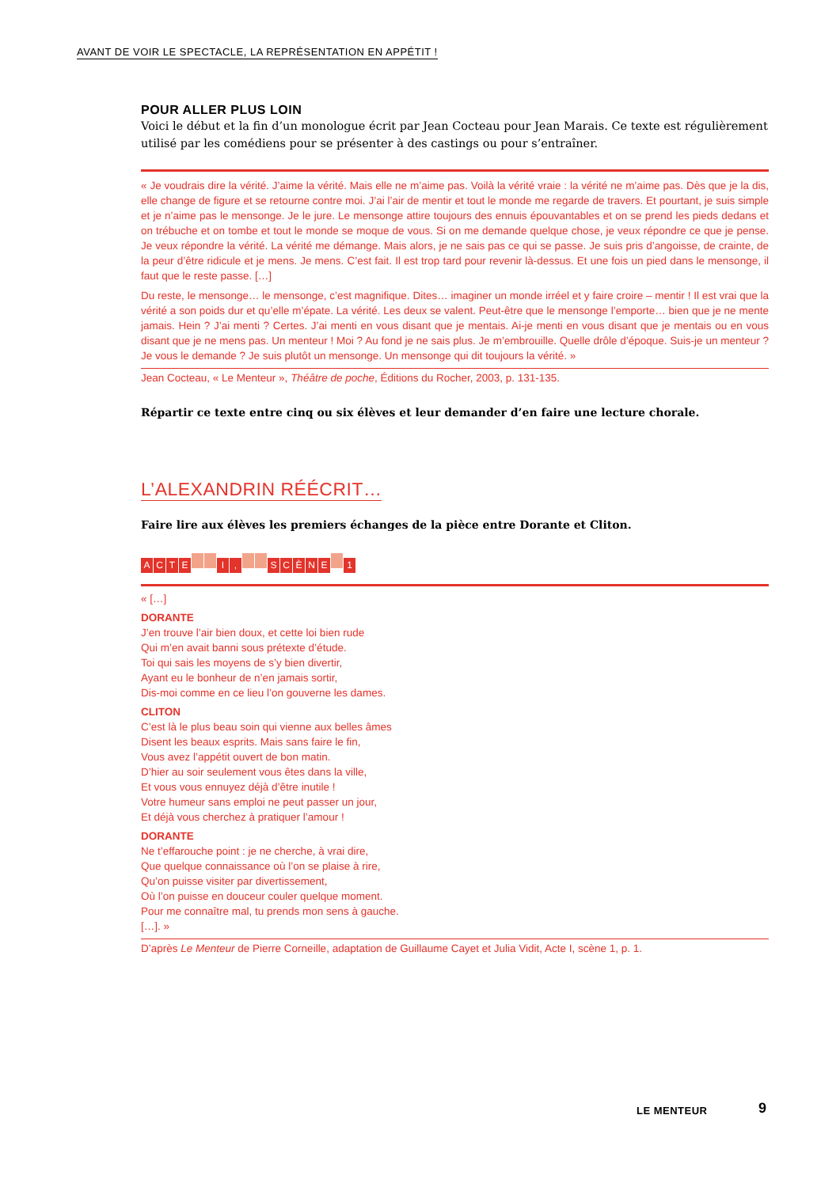AVANT DE VOIR LE SPECTACLE, LA REPRÉSENTATION EN APPÉTIT !
POUR ALLER PLUS LOIN
Voici le début et la fin d’un monologue écrit par Jean Cocteau pour Jean Marais. Ce texte est régulièrement utilisé par les comédiens pour se présenter à des castings ou pour s’entraîner.
« Je voudrais dire la vérité. J’aime la vérité. Mais elle ne m’aime pas. Voilà la vérité vraie : la vérité ne m’aime pas. Dès que je la dis, elle change de figure et se retourne contre moi. J’ai l’air de mentir et tout le monde me regarde de travers. Et pourtant, je suis simple et je n’aime pas le mensonge. Je le jure. Le mensonge attire toujours des ennuis épouvantables et on se prend les pieds dedans et on trébuche et on tombe et tout le monde se moque de vous. Si on me demande quelque chose, je veux répondre ce que je pense. Je veux répondre la vérité. La vérité me démange. Mais alors, je ne sais pas ce qui se passe. Je suis pris d’angoisse, de crainte, de la peur d’être ridicule et je mens. Je mens. C’est fait. Il est trop tard pour revenir là-dessus. Et une fois un pied dans le mensonge, il faut que le reste passe. […]
Du reste, le mensonge… le mensonge, c’est magnifique. Dites… imaginer un monde irréel et y faire croire – mentir ! Il est vrai que la vérité a son poids dur et qu’elle m’épate. La vérité. Les deux se valent. Peut-être que le mensonge l’emporte… bien que je ne mente jamais. Hein ? J’ai menti ? Certes. J’ai menti en vous disant que je mentais. Ai-je menti en vous disant que je mentais ou en vous disant que je ne mens pas. Un menteur ! Moi ? Au fond je ne sais plus. Je m’embrouille. Quelle drôle d’époque. Suis-je un menteur ? Je vous le demande ? Je suis plutôt un mensonge. Un mensonge qui dit toujours la vérité. »
Jean Cocteau, « Le Menteur », Théâtre de poche, Éditions du Rocher, 2003, p. 131-135.
Répartir ce texte entre cinq ou six élèves et leur demander d’en faire une lecture chorale.
L’ALEXANDRIN RÉÉCRIT…
Faire lire aux élèves les premiers échanges de la pièce entre Dorante et Cliton.
ACTE I, SCÈNE 1
« […]
DORANTE
J’en trouve l’air bien doux, et cette loi bien rude
Qui m’en avait banni sous prétexte d’étude.
Toi qui sais les moyens de s’y bien divertir,
Ayant eu le bonheur de n’en jamais sortir,
Dis-moi comme en ce lieu l’on gouverne les dames.
CLITON
C’est là le plus beau soin qui vienne aux belles âmes
Disent les beaux esprits. Mais sans faire le fin,
Vous avez l’appétit ouvert de bon matin.
D’hier au soir seulement vous êtes dans la ville,
Et vous vous ennuyez déjà d’être inutile !
Votre humeur sans emploi ne peut passer un jour,
Et déjà vous cherchez à pratiquer l’amour !
DORANTE
Ne t’effarouche point : je ne cherche, à vrai dire,
Que quelque connaissance où l’on se plaise à rire,
Qu’on puisse visiter par divertissement,
Où l’on puisse en douceur couler quelque moment.
Pour me connaître mal, tu prends mon sens à gauche.
[…]. »
D’après Le Menteur de Pierre Corneille, adaptation de Guillaume Cayet et Julia Vidit, Acte I, scène 1, p. 1.
LE MENTEUR 9